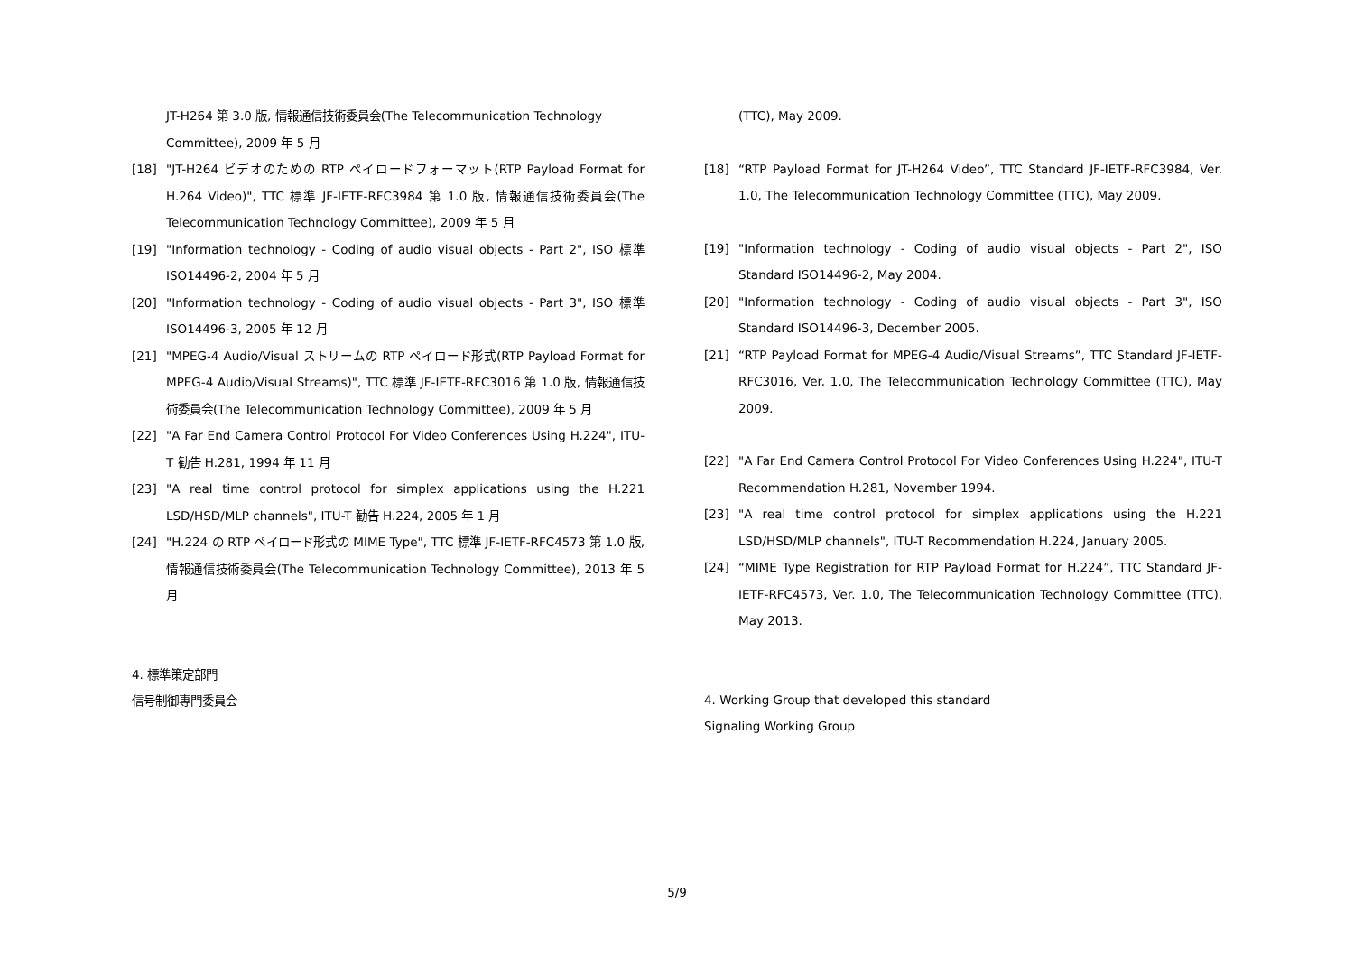JT-H264 第 3.0 版, 情報通信技術委員会(The Telecommunication Technology Committee), 2009 年 5 月
[18] "JT-H264 ビデオのための RTP ペイロードフォーマット(RTP Payload Format for H.264 Video)", TTC 標準 JF-IETF-RFC3984 第 1.0 版, 情報通信技術委員会(The Telecommunication Technology Committee), 2009 年 5 月
[19] "Information technology - Coding of audio visual objects - Part 2", ISO 標準 ISO14496-2, 2004 年 5 月
[20] "Information technology - Coding of audio visual objects - Part 3", ISO 標準 ISO14496-3, 2005 年 12 月
[21] "MPEG-4 Audio/Visual ストリームの RTP ペイロード形式(RTP Payload Format for MPEG-4 Audio/Visual Streams)", TTC 標準 JF-IETF-RFC3016 第 1.0 版, 情報通信技術委員会(The Telecommunication Technology Committee), 2009 年 5 月
[22] "A Far End Camera Control Protocol For Video Conferences Using H.224", ITU-T 勧告 H.281, 1994 年 11 月
[23] "A real time control protocol for simplex applications using the H.221 LSD/HSD/MLP channels", ITU-T 勧告 H.224, 2005 年 1 月
[24] "H.224 の RTP ペイロード形式の MIME Type", TTC 標準 JF-IETF-RFC4573 第 1.0 版, 情報通信技術委員会(The Telecommunication Technology Committee), 2013 年 5 月
4. 標準策定部門
信号制御専門委員会
(TTC), May 2009.
[18] “RTP Payload Format for JT-H264 Video”, TTC Standard JF-IETF-RFC3984, Ver. 1.0, The Telecommunication Technology Committee (TTC), May 2009.
[19] "Information technology - Coding of audio visual objects - Part 2", ISO Standard ISO14496-2, May 2004.
[20] "Information technology - Coding of audio visual objects - Part 3", ISO Standard ISO14496-3, December 2005.
[21] “RTP Payload Format for MPEG-4 Audio/Visual Streams”, TTC Standard JF-IETF-RFC3016, Ver. 1.0, The Telecommunication Technology Committee (TTC), May 2009.
[22] "A Far End Camera Control Protocol For Video Conferences Using H.224", ITU-T Recommendation H.281, November 1994.
[23] "A real time control protocol for simplex applications using the H.221 LSD/HSD/MLP channels", ITU-T Recommendation H.224, January 2005.
[24] “MIME Type Registration for RTP Payload Format for H.224”, TTC Standard JF-IETF-RFC4573, Ver. 1.0, The Telecommunication Technology Committee (TTC), May 2013.
4. Working Group that developed this standard
Signaling Working Group
5/9